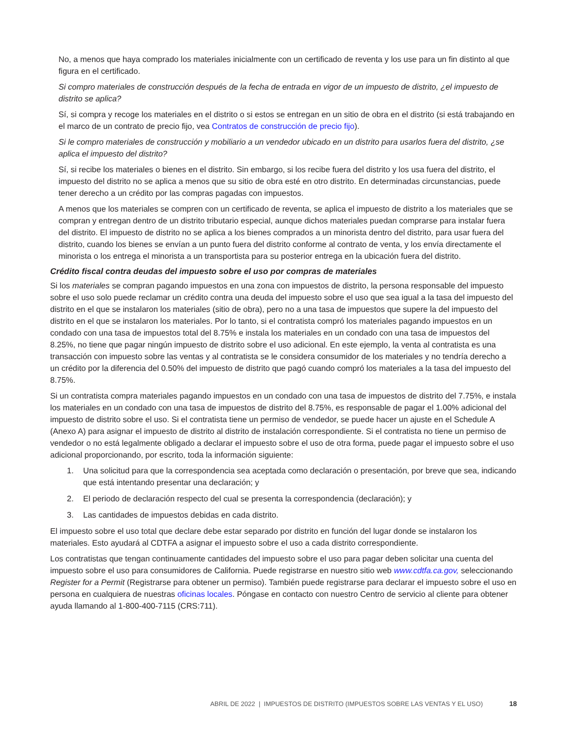No, a menos que haya comprado los materiales inicialmente con un certificado de reventa y los use para un fin distinto al que figura en el certificado.
Si compro materiales de construcción después de la fecha de entrada en vigor de un impuesto de distrito, ¿el impuesto de distrito se aplica?
Sí, si compra y recoge los materiales en el distrito o si estos se entregan en un sitio de obra en el distrito (si está trabajando en el marco de un contrato de precio fijo, vea Contratos de construcción de precio fijo).
Si le compro materiales de construcción y mobiliario a un vendedor ubicado en un distrito para usarlos fuera del distrito, ¿se aplica el impuesto del distrito?
Sí, si recibe los materiales o bienes en el distrito. Sin embargo, si los recibe fuera del distrito y los usa fuera del distrito, el impuesto del distrito no se aplica a menos que su sitio de obra esté en otro distrito. En determinadas circunstancias, puede tener derecho a un crédito por las compras pagadas con impuestos.
A menos que los materiales se compren con un certificado de reventa, se aplica el impuesto de distrito a los materiales que se compran y entregan dentro de un distrito tributario especial, aunque dichos materiales puedan comprarse para instalar fuera del distrito. El impuesto de distrito no se aplica a los bienes comprados a un minorista dentro del distrito, para usar fuera del distrito, cuando los bienes se envían a un punto fuera del distrito conforme al contrato de venta, y los envía directamente el minorista o los entrega el minorista a un transportista para su posterior entrega en la ubicación fuera del distrito.
Crédito fiscal contra deudas del impuesto sobre el uso por compras de materiales
Si los materiales se compran pagando impuestos en una zona con impuestos de distrito, la persona responsable del impuesto sobre el uso solo puede reclamar un crédito contra una deuda del impuesto sobre el uso que sea igual a la tasa del impuesto del distrito en el que se instalaron los materiales (sitio de obra), pero no a una tasa de impuestos que supere la del impuesto del distrito en el que se instalaron los materiales. Por lo tanto, si el contratista compró los materiales pagando impuestos en un condado con una tasa de impuestos total del 8.75% e instala los materiales en un condado con una tasa de impuestos del 8.25%, no tiene que pagar ningún impuesto de distrito sobre el uso adicional. En este ejemplo, la venta al contratista es una transacción con impuesto sobre las ventas y al contratista se le considera consumidor de los materiales y no tendría derecho a un crédito por la diferencia del 0.50% del impuesto de distrito que pagó cuando compró los materiales a la tasa del impuesto del 8.75%.
Si un contratista compra materiales pagando impuestos en un condado con una tasa de impuestos de distrito del 7.75%, e instala los materiales en un condado con una tasa de impuestos de distrito del 8.75%, es responsable de pagar el 1.00% adicional del impuesto de distrito sobre el uso. Si el contratista tiene un permiso de vendedor, se puede hacer un ajuste en el Schedule A (Anexo A) para asignar el impuesto de distrito al distrito de instalación correspondiente. Si el contratista no tiene un permiso de vendedor o no está legalmente obligado a declarar el impuesto sobre el uso de otra forma, puede pagar el impuesto sobre el uso adicional proporcionando, por escrito, toda la información siguiente:
1. Una solicitud para que la correspondencia sea aceptada como declaración o presentación, por breve que sea, indicando que está intentando presentar una declaración; y
2. El periodo de declaración respecto del cual se presenta la correspondencia (declaración); y
3. Las cantidades de impuestos debidas en cada distrito.
El impuesto sobre el uso total que declare debe estar separado por distrito en función del lugar donde se instalaron los materiales. Esto ayudará al CDTFA a asignar el impuesto sobre el uso a cada distrito correspondiente.
Los contratistas que tengan continuamente cantidades del impuesto sobre el uso para pagar deben solicitar una cuenta del impuesto sobre el uso para consumidores de California. Puede registrarse en nuestro sitio web www.cdtfa.ca.gov, seleccionando Register for a Permit (Registrarse para obtener un permiso). También puede registrarse para declarar el impuesto sobre el uso en persona en cualquiera de nuestras oficinas locales. Póngase en contacto con nuestro Centro de servicio al cliente para obtener ayuda llamando al 1-800-400-7115 (CRS:711).
ABRIL DE 2022 | IMPUESTOS DE DISTRITO (IMPUESTOS SOBRE LAS VENTAS Y EL USO) 18